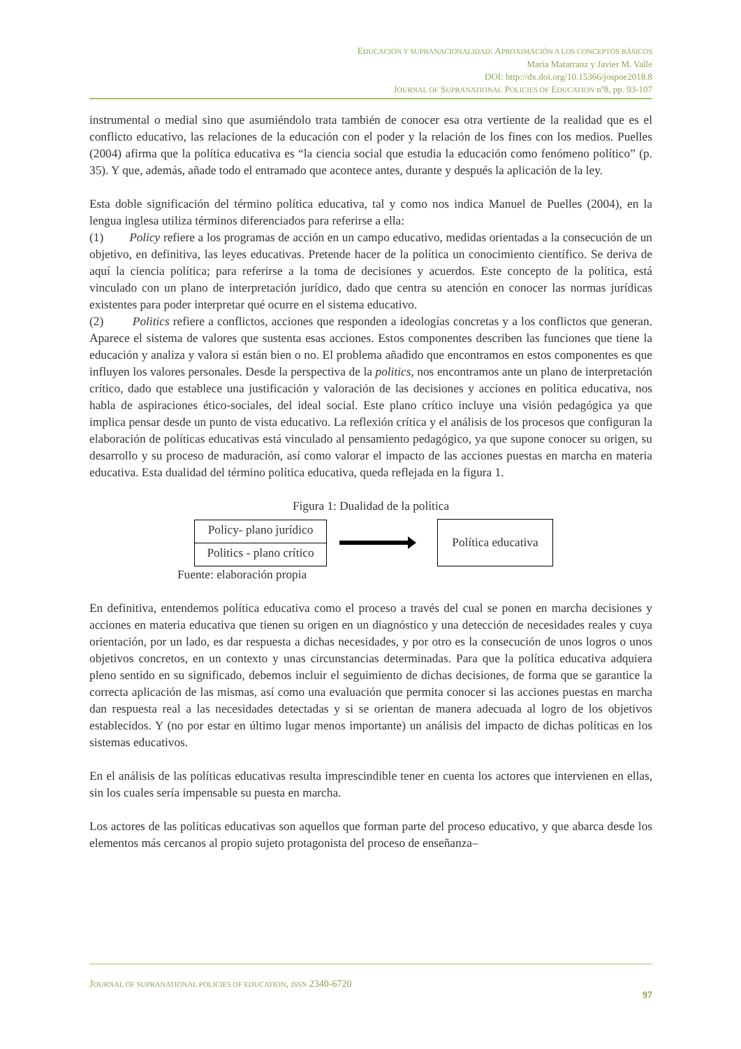EDUCACIÓN Y SUPRANACIONALIDAD: APROXIMACIÓN A LOS CONCEPTOS BÁSICOS
María Matarranz y Javier M. Valle
DOI: http://dx.doi.org/10.15366/jospoe2018.8
JOURNAL OF SUPRANATIONAL POLICIES OF EDUCATION nº8, pp. 93-107
instrumental o medial sino que asumiéndolo trata también de conocer esa otra vertiente de la realidad que es el conflicto educativo, las relaciones de la educación con el poder y la relación de los fines con los medios. Puelles (2004) afirma que la política educativa es “la ciencia social que estudia la educación como fenómeno político” (p. 35). Y que, además, añade todo el entramado que acontece antes, durante y después la aplicación de la ley.
Esta doble significación del término política educativa, tal y como nos indica Manuel de Puelles (2004), en la lengua inglesa utiliza términos diferenciados para referirse a ella:
(1) Policy refiere a los programas de acción en un campo educativo, medidas orientadas a la consecución de un objetivo, en definitiva, las leyes educativas. Pretende hacer de la política un conocimiento científico. Se deriva de aquí la ciencia política; para referirse a la toma de decisiones y acuerdos. Este concepto de la política, está vinculado con un plano de interpretación jurídico, dado que centra su atención en conocer las normas jurídicas existentes para poder interpretar qué ocurre en el sistema educativo.
(2) Politics refiere a conflictos, acciones que responden a ideologías concretas y a los conflictos que generan. Aparece el sistema de valores que sustenta esas acciones. Estos componentes describen las funciones que tiene la educación y analiza y valora si están bien o no. El problema añadido que encontramos en estos componentes es que influyen los valores personales. Desde la perspectiva de la politics, nos encontramos ante un plano de interpretación crítico, dado que establece una justificación y valoración de las decisiones y acciones en política educativa, nos habla de aspiraciones ético-sociales, del ideal social. Este plano crítico incluye una visión pedagógica ya que implica pensar desde un punto de vista educativo. La reflexión crítica y el análisis de los procesos que configuran la elaboración de políticas educativas está vinculado al pensamiento pedagógico, ya que supone conocer su origen, su desarrollo y su proceso de maduración, así como valorar el impacto de las acciones puestas en marcha en materia educativa. Esta dualidad del término política educativa, queda reflejada en la figura 1.
Figura 1: Dualidad de la política
Policy- plano jurídico
Politics - plano crítico
Política educativa
Fuente: elaboración propia
En definitiva, entendemos política educativa como el proceso a través del cual se ponen en marcha decisiones y acciones en materia educativa que tienen su origen en un diagnóstico y una detección de necesidades reales y cuya orientación, por un lado, es dar respuesta a dichas necesidades, y por otro es la consecución de unos logros o unos objetivos concretos, en un contexto y unas circunstancias determinadas. Para que la política educativa adquiera pleno sentido en su significado, debemos incluir el seguimiento de dichas decisiones, de forma que se garantice la correcta aplicación de las mismas, así como una evaluación que permita conocer si las acciones puestas en marcha dan respuesta real a las necesidades detectadas y si se orientan de manera adecuada al logro de los objetivos establecidos. Y (no por estar en último lugar menos importante) un análisis del impacto de dichas políticas en los sistemas educativos.
En el análisis de las políticas educativas resulta imprescindible tener en cuenta los actores que intervienen en ellas, sin los cuales sería impensable su puesta en marcha.
Los actores de las políticas educativas son aquellos que forman parte del proceso educativo, y que abarca desde los elementos más cercanos al propio sujeto protagonista del proceso de enseñanza–
JOURNAL OF SUPRANATIONAL POLICIES OF EDUCATION, ISSN 2340-6720
97